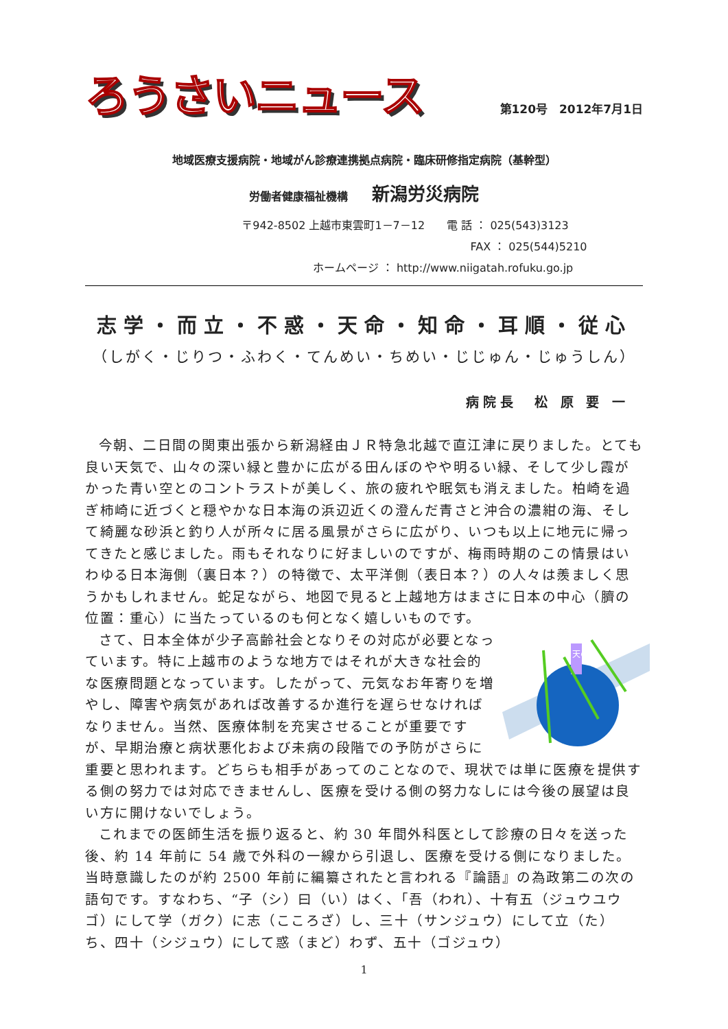ろうさいニュース
第120号　2012年7月1日
地域医療支援病院・地域がん診療連携拠点病院・臨床研修指定病院（基幹型）
労働者健康福祉機構 新潟労災病院
〒942-8502 上越市東雲町1－7－12　　電 話 ： 025(543)3123
FAX ： 025(544)5210
ホームページ ： http://www.niigatah.rofuku.go.jp
志学・而立・不惑・天命・知命・耳順・従心
（しがく・じりつ・ふわく・てんめい・ちめい・じじゅん・じゅうしん）
病院長　松 原 要 一
今朝、二日間の関東出張から新潟経由ＪＲ特急北越で直江津に戻りました。とても良い天気で、山々の深い緑と豊かに広がる田んぼのやや明るい緑、そして少し霞がかった青い空とのコントラストが美しく、旅の疲れや眠気も消えました。柏崎を過ぎ柿崎に近づくと穏やかな日本海の浜辺近くの澄んだ青さと沖合の濃紺の海、そして綺麗な砂浜と釣り人が所々に居る風景がさらに広がり、いつも以上に地元に帰ってきたと感じました。雨もそれなりに好ましいのですが、梅雨時期のこの情景はいわゆる日本海側（裏日本？）の特徴で、太平洋側（表日本？）の人々は羨ましく思うかもしれません。蛇足ながら、地図で見ると上越地方はまさに日本の中心（臍の位置：重心）に当たっているのも何となく嬉しいものです。
天の川
さて、日本全体が少子高齢社会となりその対応が必要となっています。特に上越市のような地方ではそれが大きな社会的な医療問題となっています。したがって、元気なお年寄りを増やし、障害や病気があれば改善するか進行を遅らせなければなりません。当然、医療体制を充実させることが重要ですが、早期治療と病状悪化および未病の段階での予防がさらに重要と思われます。どちらも相手があってのことなので、現状では単に医療を提供する側の努力では対応できませんし、医療を受ける側の努力なしには今後の展望は良い方に開けないでしょう。
これまでの医師生活を振り返ると、約 30 年間外科医として診療の日々を送った後、約 14 年前に 54 歳で外科の一線から引退し、医療を受ける側になりました。当時意識したのが約 2500 年前に編纂されたと言われる『論語』の為政第二の次の語句です。すなわち、“子（シ）曰（い）はく、「吾（われ）、十有五（ジュウユウゴ）にして学（ガク）に志（こころざ）し、三十（サンジュウ）にして立（た）ち、四十（シジュウ）にして惑（まど）わず、五十（ゴジュウ）
1